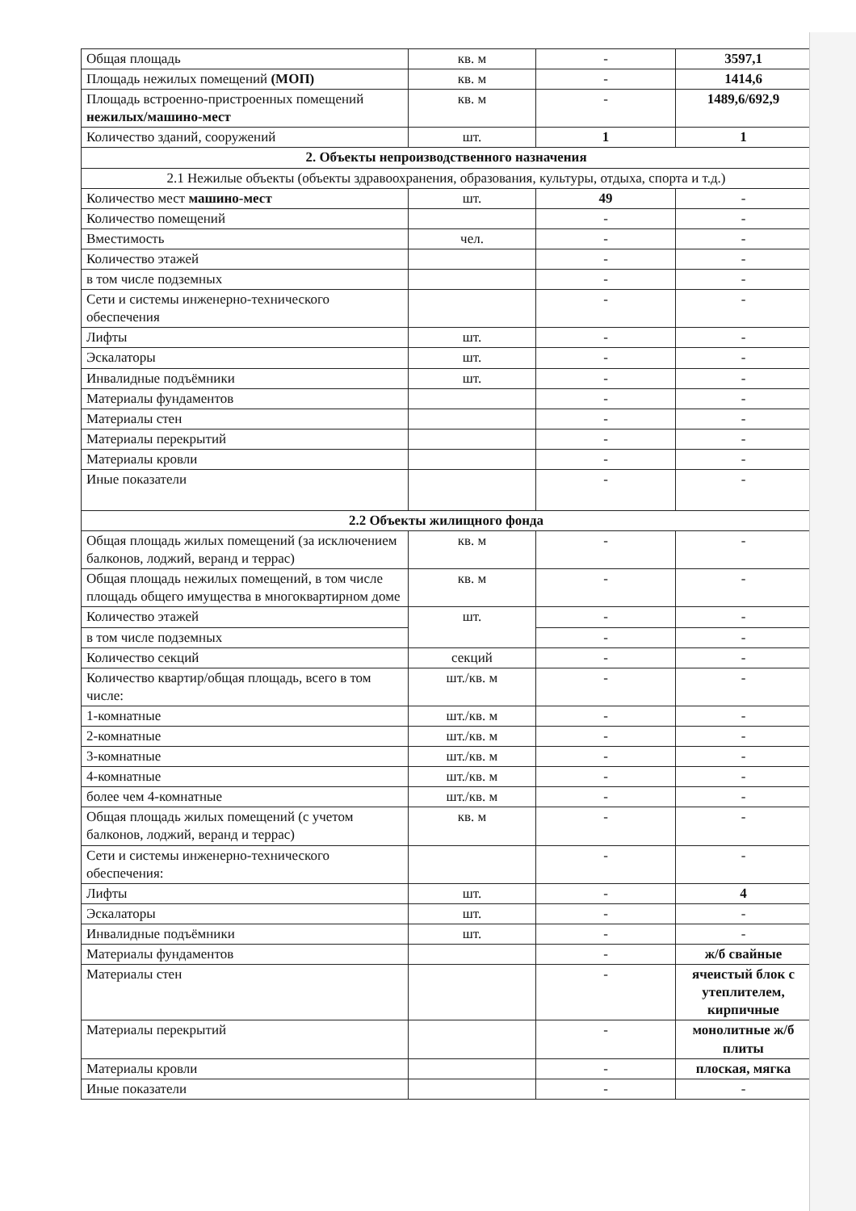| Общая площадь | кв. м | - | 3597,1 |
| Площадь нежилых помещений (МОП) | кв. м | - | 1414,6 |
| Площадь встроенно-пристроенных помещений нежилых/машино-мест | кв. м | - | 1489,6/692,9 |
| Количество зданий, сооружений | шт. | 1 | 1 |
| 2. Объекты непроизводственного назначения | | | |
| 2.1 Нежилые объекты (объекты здравоохранения, образования, культуры, отдыха, спорта и т.д.) | | | |
| Количество мест машино-мест | шт. | 49 | - |
| Количество помещений | | - | - |
| Вместимость | чел. | - | - |
| Количество этажей | | - | - |
| в том числе подземных | | - | - |
| Сети и системы инженерно-технического обеспечения | | - | - |
| Лифты | шт. | - | - |
| Эскалаторы | шт. | - | - |
| Инвалидные подъёмники | шт. | - | - |
| Материалы фундаментов | | - | - |
| Материалы стен | | - | - |
| Материалы перекрытий | | - | - |
| Материалы кровли | | - | - |
| Иные показатели | | - | - |
| 2.2 Объекты жилищного фонда | | | |
| Общая площадь жилых помещений (за исключением балконов, лоджий, веранд и террас) | кв. м | - | - |
| Общая площадь нежилых помещений, в том числе площадь общего имущества в многоквартирном доме | кв. м | - | - |
| Количество этажей | шт. | - | - |
| в том числе подземных | | - | - |
| Количество секций | секций | - | - |
| Количество квартир/общая площадь, всего в том числе: | шт./кв. м | - | - |
| 1-комнатные | шт./кв. м | - | - |
| 2-комнатные | шт./кв. м | - | - |
| 3-комнатные | шт./кв. м | - | - |
| 4-комнатные | шт./кв. м | - | - |
| более чем 4-комнатные | шт./кв. м | - | - |
| Общая площадь жилых помещений (с учетом балконов, лоджий, веранд и террас) | кв. м | - | - |
| Сети и системы инженерно-технического обеспечения: | | - | - |
| Лифты | шт. | - | 4 |
| Эскалаторы | шт. | - | - |
| Инвалидные подъёмники | шт. | - | - |
| Материалы фундаментов | | - | ж/б свайные |
| Материалы стен | | - | ячеистый блок с утеплителем, кирпичные |
| Материалы перекрытий | | - | монолитные ж/б плиты |
| Материалы кровли | | - | плоская, мягка |
| Иные показатели | | - | - |